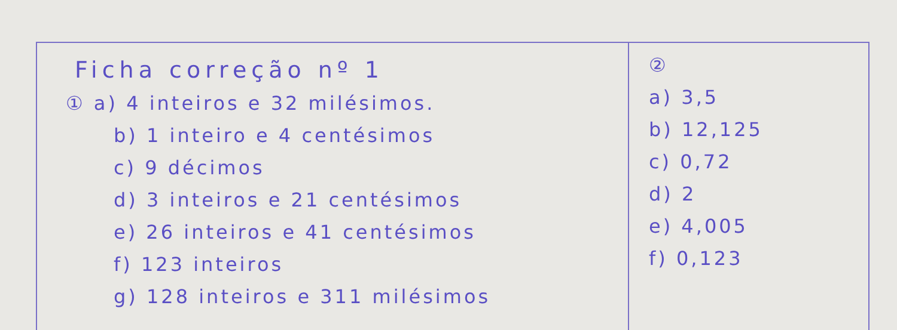Ficha correção nº 1
① a) 4 inteiros e 32 milésimos.
b) 1 inteiro e 4 centésimos
c) 9 décimos
d) 3 inteiros e 21 centésimos
e) 26 inteiros e 41 centésimos
f) 123 inteiros
g) 128 inteiros e 311 milésimos
②
a) 3,5
b) 12,125
c) 0,72
d) 2
e) 4,005
f) 0,123